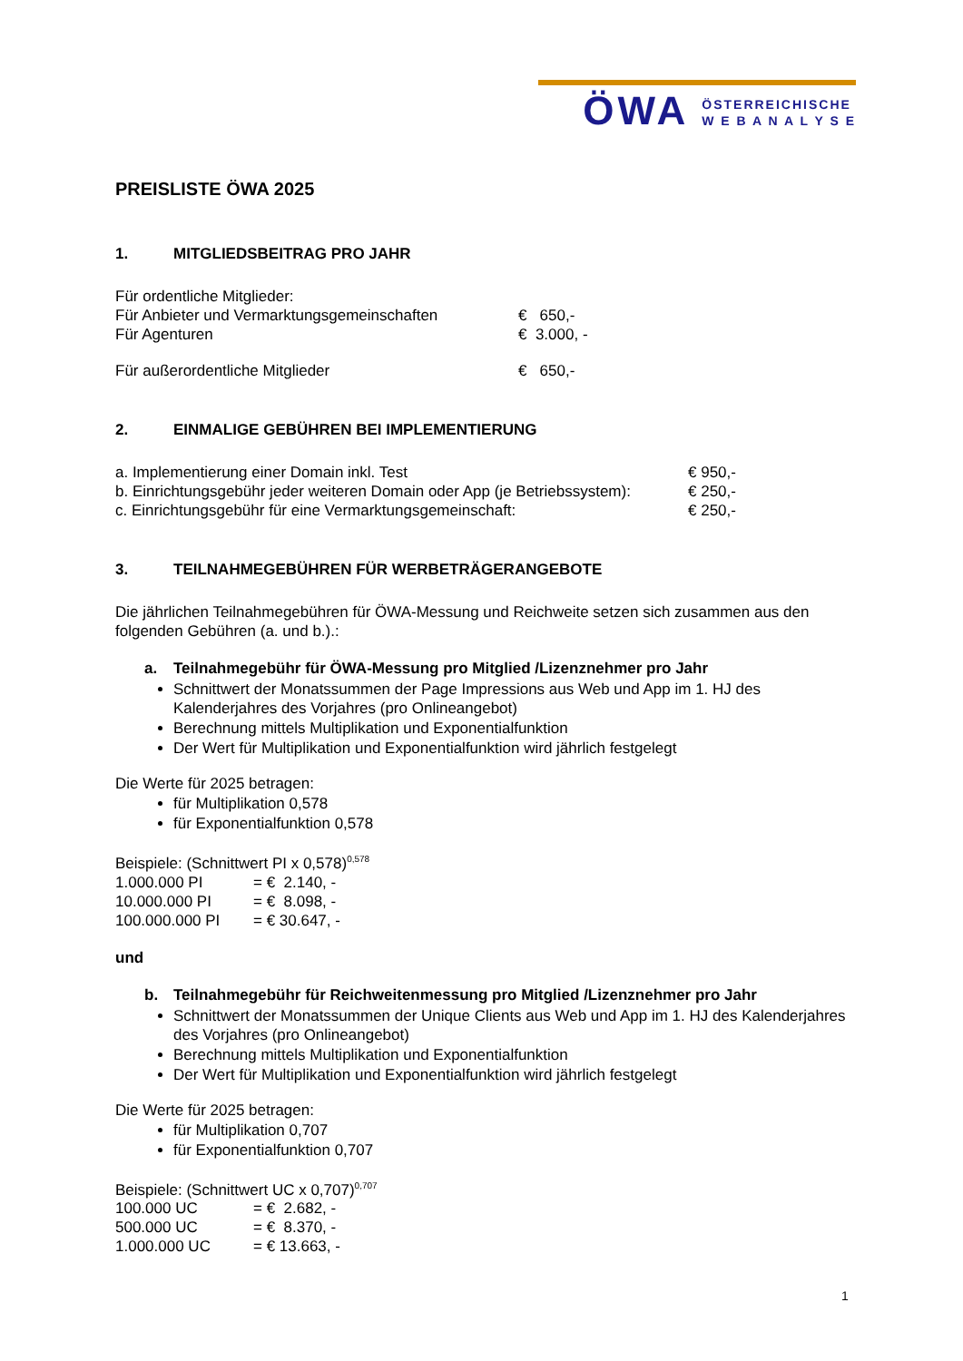ÖWA
ÖSTERREICHISCHE
W E B A N A L Y S E
PREISLISTE ÖWA 2025
1. MITGLIEDSBEITRAG PRO JAHR
| Für ordentliche Mitglieder: | |
| Für Anbieter und Vermarktungsgemeinschaften | € 650,- |
| Für Agenturen | € 3.000, - |
| Für außerordentliche Mitglieder | € 650,- |
2. EINMALIGE GEBÜHREN BEI IMPLEMENTIERUNG
| a. Implementierung einer Domain inkl. Test | € 950,- |
| b. Einrichtungsgebühr jeder weiteren Domain oder App (je Betriebssystem): | € 250,- |
| c. Einrichtungsgebühr für eine Vermarktungsgemeinschaft: | € 250,- |
3. TEILNAHMEGEBÜHREN FÜR WERBETRÄGERANGEBOTE
Die jährlichen Teilnahmegebühren für ÖWA-Messung und Reichweite setzen sich zusammen aus den folgenden Gebühren (a. und b.).:
a. Teilnahmegebühr für ÖWA-Messung pro Mitglied /Lizenznehmer pro Jahr
Schnittwert der Monatssummen der Page Impressions aus Web und App im 1. HJ des Kalenderjahres des Vorjahres (pro Onlineangebot)
Berechnung mittels Multiplikation und Exponentialfunktion
Der Wert für Multiplikation und Exponentialfunktion wird jährlich festgelegt
Die Werte für 2025 betragen:
für Multiplikation 0,578
für Exponentialfunktion 0,578
Beispiele: (Schnittwert PI x 0,578)<sup>0,578</sup>
| 1.000.000 PI | = € 2.140, - |
| 10.000.000 PI | = € 8.098, - |
| 100.000.000 PI | = € 30.647, - |
und
b. Teilnahmegebühr für Reichweitenmessung pro Mitglied /Lizenznehmer pro Jahr
Schnittwert der Monatssummen der Unique Clients aus Web und App im 1. HJ des Kalenderjahres des Vorjahres (pro Onlineangebot)
Berechnung mittels Multiplikation und Exponentialfunktion
Der Wert für Multiplikation und Exponentialfunktion wird jährlich festgelegt
Die Werte für 2025 betragen:
für Multiplikation 0,707
für Exponentialfunktion 0,707
Beispiele: (Schnittwert UC x 0,707)<sup>0,707</sup>
| 100.000 UC | = € 2.682, - |
| 500.000 UC | = € 8.370, - |
| 1.000.000 UC | = € 13.663, - |
1